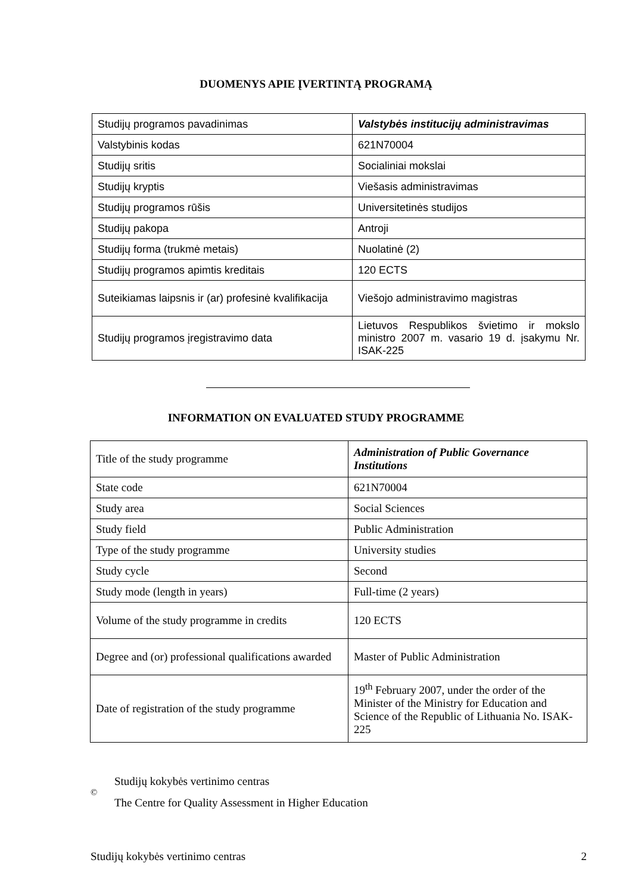DUOMENYS APIE ĮVERTINTĄ PROGRAMĄ
| Studijų programos pavadinimas | Valstybės institucijų administravimas |
| Valstybinis kodas | 621N70004 |
| Studijų sritis | Socialiniai mokslai |
| Studijų kryptis | Viešasis administravimas |
| Studijų programos rūšis | Universitetinės studijos |
| Studijų pakopa | Antroji |
| Studijų forma (trukmė metais) | Nuolatinė (2) |
| Studijų programos apimtis kreditais | 120 ECTS |
| Suteikiamas laipsnis ir (ar) profesinė kvalifikacija | Viešojo administravimo magistras |
| Studijų programos įregistravimo data | Lietuvos Respublikos švietimo ir mokslo ministro 2007 m. vasario 19 d. įsakymu Nr. ISAK-225 |
INFORMATION ON EVALUATED STUDY PROGRAMME
| Title of the study programme | Administration of Public Governance Institutions |
| State code | 621N70004 |
| Study area | Social Sciences |
| Study field | Public Administration |
| Type of the study programme | University studies |
| Study cycle | Second |
| Study mode (length in years) | Full-time (2 years) |
| Volume of the study programme in credits | 120 ECTS |
| Degree and (or) professional qualifications awarded | Master of Public Administration |
| Date of registration of the study programme | 19<sup>th</sup> February 2007, under the order of the Minister of the Ministry for Education and Science of the Republic of Lithuania No. ISAK-225 |
©
Studijų kokybės vertinimo centras
The Centre for Quality Assessment in Higher Education
Studijų kokybės vertinimo centras 2